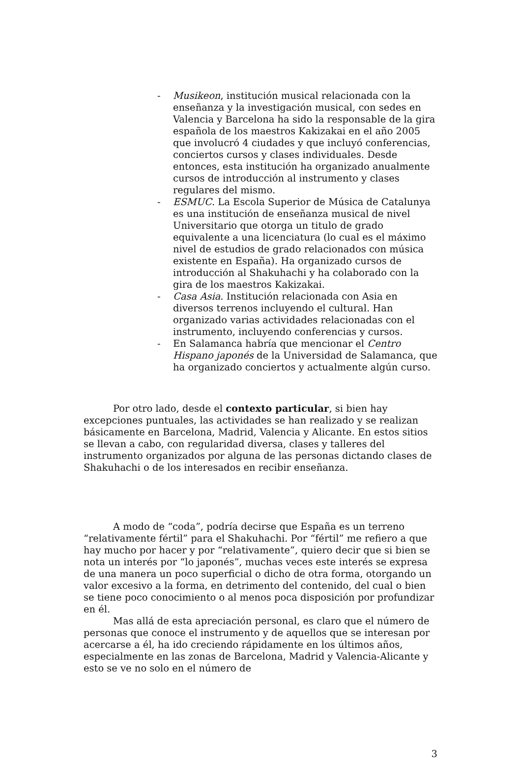- Musikeon, institución musical relacionada con la enseñanza y la investigación musical, con sedes en Valencia y Barcelona ha sido la responsable de la gira española de los maestros Kakizakai en el año 2005 que involucró 4 ciudades y que incluyó conferencias, conciertos cursos y clases individuales. Desde entonces, esta institución ha organizado anualmente cursos de introducción al instrumento y clases regulares del mismo.
- ESMUC. La Escola Superior de Música de Catalunya es una institución de enseñanza musical de nivel Universitario que otorga un titulo de grado equivalente a una licenciatura (lo cual es el máximo nivel de estudios de grado relacionados con música existente en España). Ha organizado cursos de introducción al Shakuhachi y ha colaborado con la gira de los maestros Kakizakai.
- Casa Asia. Institución relacionada con Asia en diversos terrenos incluyendo el cultural. Han organizado varias actividades relacionadas con el instrumento, incluyendo conferencias y cursos.
- En Salamanca habría que mencionar el Centro Hispano japonés de la Universidad de Salamanca, que ha organizado conciertos y actualmente algún curso.
Por otro lado, desde el contexto particular, si bien hay excepciones puntuales, las actividades se han realizado y se realizan básicamente en Barcelona, Madrid, Valencia y Alicante. En estos sitios se llevan a cabo, con regularidad diversa, clases y talleres del instrumento organizados por alguna de las personas dictando clases de Shakuhachi o de los interesados en recibir enseñanza.
A modo de “coda”, podría decirse que España es un terreno “relativamente fértil” para el Shakuhachi. Por “fértil” me refiero a que hay mucho por hacer y por “relativamente”, quiero decir que si bien se nota un interés por “lo japonés”, muchas veces este interés se expresa de una manera un poco superficial o dicho de otra forma, otorgando un valor excesivo a la forma, en detrimento del contenido, del cual o bien se tiene poco conocimiento o al menos poca disposición por profundizar en él.
Mas allá de esta apreciación personal, es claro que el número de personas que conoce el instrumento y de aquellos que se interesan por acercarse a él, ha ido creciendo rápidamente en los últimos años, especialmente en las zonas de Barcelona, Madrid y Valencia-Alicante y esto se ve no solo en el número de
3